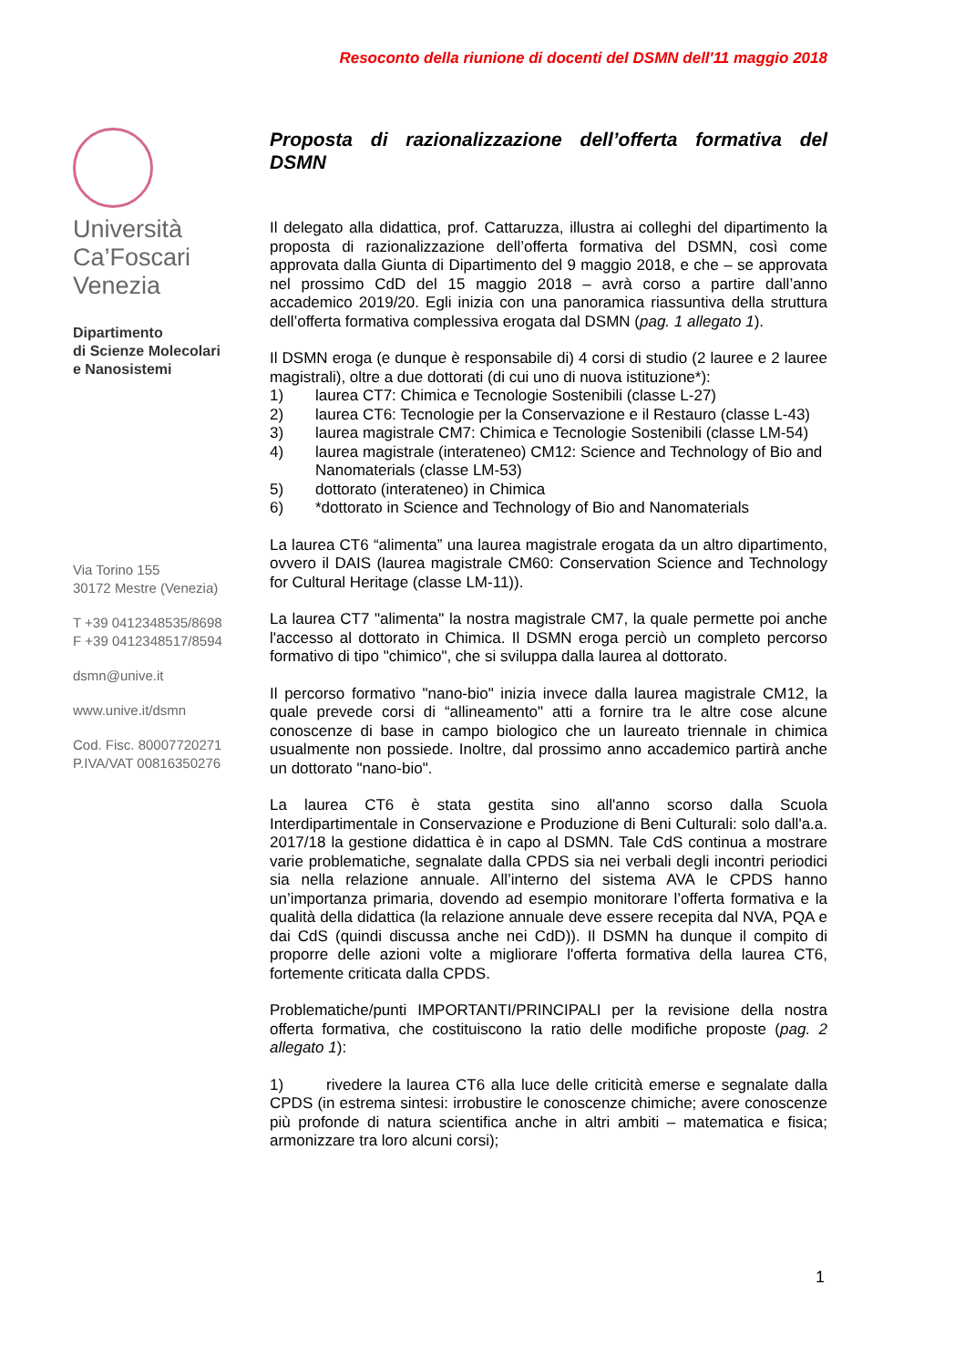Resoconto della riunione di docenti del DSMN dell'11 maggio 2018
Università
Ca’Foscari
Venezia
Dipartimento
di Scienze Molecolari
e Nanosistemi
Via Torino 155
30172 Mestre (Venezia)
T +39 0412348535/8698
F +39 0412348517/8594
dsmn@unive.it
www.unive.it/dsmn
Cod. Fisc. 80007720271
P.IVA/VAT 00816350276
Proposta di razionalizzazione dell’offerta formativa del
DSMN
Il delegato alla didattica, prof. Cattaruzza, illustra ai colleghi del dipartimento la proposta di razionalizzazione dell’offerta formativa del DSMN, così come approvata dalla Giunta di Dipartimento del 9 maggio 2018, e che – se approvata nel prossimo CdD del 15 maggio 2018 – avrà corso a partire dall’anno accademico 2019/20. Egli inizia con una panoramica riassuntiva della struttura dell’offerta formativa complessiva erogata dal DSMN (pag. 1 allegato 1).
Il DSMN eroga (e dunque è responsabile di) 4 corsi di studio (2 lauree e 2 lauree magistrali), oltre a due dottorati (di cui uno di nuova istituzione*):
1) laurea CT7: Chimica e Tecnologie Sostenibili (classe L-27)
2) laurea CT6: Tecnologie per la Conservazione e il Restauro (classe L-43)
3) laurea magistrale CM7: Chimica e Tecnologie Sostenibili (classe LM-54)
4) laurea magistrale (interateneo) CM12: Science and Technology of Bio and Nanomaterials (classe LM-53)
5) dottorato (interateneo) in Chimica
6) *dottorato in Science and Technology of Bio and Nanomaterials
La laurea CT6 “alimenta” una laurea magistrale erogata da un altro dipartimento, ovvero il DAIS (laurea magistrale CM60: Conservation Science and Technology for Cultural Heritage (classe LM-11)).
La laurea CT7 "alimenta" la nostra magistrale CM7, la quale permette poi anche l'accesso al dottorato in Chimica. Il DSMN eroga perciò un completo percorso formativo di tipo "chimico", che si sviluppa dalla laurea al dottorato.
Il percorso formativo "nano-bio" inizia invece dalla laurea magistrale CM12, la quale prevede corsi di “allineamento" atti a fornire tra le altre cose alcune conoscenze di base in campo biologico che un laureato triennale in chimica usualmente non possiede. Inoltre, dal prossimo anno accademico partirà anche un dottorato "nano-bio".
La laurea CT6 è stata gestita sino all'anno scorso dalla Scuola Interdipartimentale in Conservazione e Produzione di Beni Culturali: solo dall'a.a. 2017/18 la gestione didattica è in capo al DSMN. Tale CdS continua a mostrare varie problematiche, segnalate dalla CPDS sia nei verbali degli incontri periodici sia nella relazione annuale. All’interno del sistema AVA le CPDS hanno un’importanza primaria, dovendo ad esempio monitorare l’offerta formativa e la qualità della didattica (la relazione annuale deve essere recepita dal NVA, PQA e dai CdS (quindi discussa anche nei CdD)). Il DSMN ha dunque il compito di proporre delle azioni volte a migliorare l'offerta formativa della laurea CT6, fortemente criticata dalla CPDS.
Problematiche/punti IMPORTANTI/PRINCIPALI per la revisione della nostra offerta formativa, che costituiscono la ratio delle modifiche proposte (pag. 2 allegato 1):
1) rivedere la laurea CT6 alla luce delle criticità emerse e segnalate dalla CPDS (in estrema sintesi: irrobustire le conoscenze chimiche; avere conoscenze più profonde di natura scientifica anche in altri ambiti – matematica e fisica; armonizzare tra loro alcuni corsi);
1